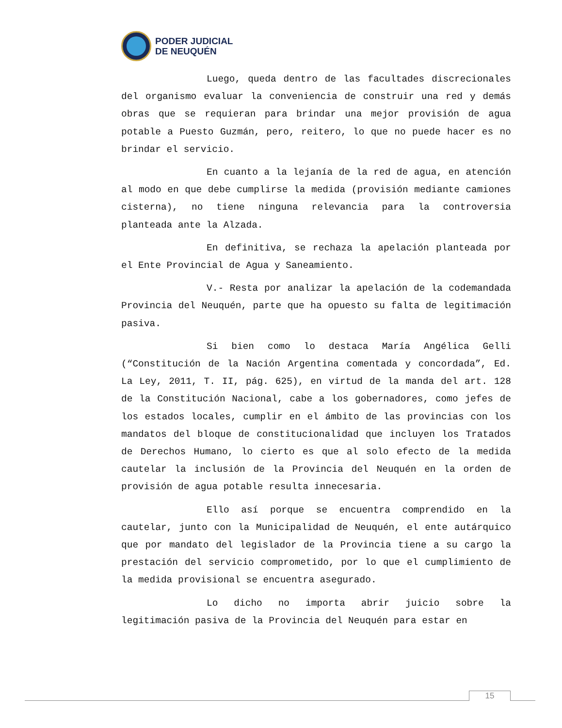PODER JUDICIAL
DE NEUQUÉN
Luego, queda dentro de las facultades discrecionales del organismo evaluar la conveniencia de construir una red y demás obras que se requieran para brindar una mejor provisión de agua potable a Puesto Guzmán, pero, reitero, lo que no puede hacer es no brindar el servicio.
En cuanto a la lejanía de la red de agua, en atención al modo en que debe cumplirse la medida (provisión mediante camiones cisterna), no tiene ninguna relevancia para la controversia planteada ante la Alzada.
En definitiva, se rechaza la apelación planteada por el Ente Provincial de Agua y Saneamiento.
V.- Resta por analizar la apelación de la codemandada Provincia del Neuquén, parte que ha opuesto su falta de legitimación pasiva.
Si bien como lo destaca María Angélica Gelli (“Constitución de la Nación Argentina comentada y concordada”, Ed. La Ley, 2011, T. II, pág. 625), en virtud de la manda del art. 128 de la Constitución Nacional, cabe a los gobernadores, como jefes de los estados locales, cumplir en el ámbito de las provincias con los mandatos del bloque de constitucionalidad que incluyen los Tratados de Derechos Humano, lo cierto es que al solo efecto de la medida cautelar la inclusión de la Provincia del Neuquén en la orden de provisión de agua potable resulta innecesaria.
Ello así porque se encuentra comprendido en la cautelar, junto con la Municipalidad de Neuquén, el ente autárquico que por mandato del legislador de la Provincia tiene a su cargo la prestación del servicio comprometido, por lo que el cumplimiento de la medida provisional se encuentra asegurado.
Lo dicho no importa abrir juicio sobre la legitimación pasiva de la Provincia del Neuquén para estar en
15